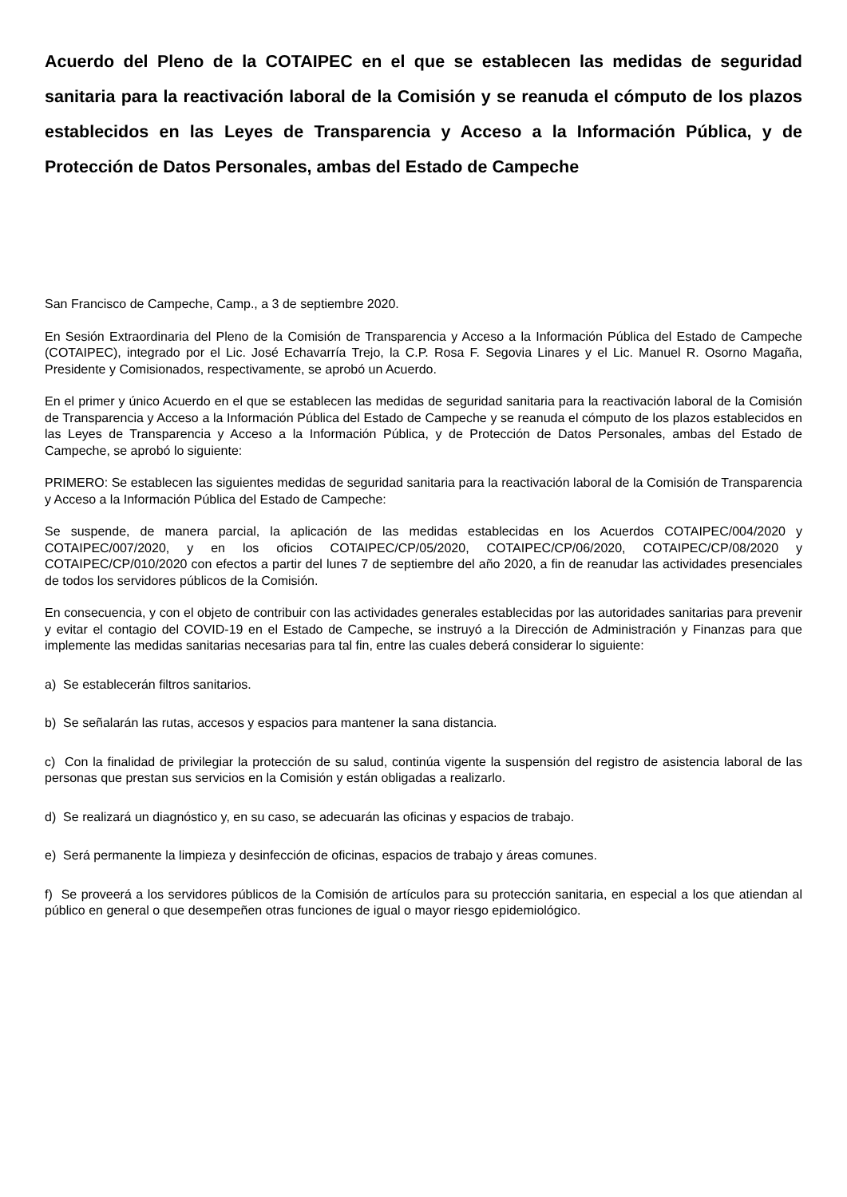Acuerdo del Pleno de la COTAIPEC en el que se establecen las medidas de seguridad sanitaria para la reactivación laboral de la Comisión y se reanuda el cómputo de los plazos establecidos en las Leyes de Transparencia y Acceso a la Información Pública, y de Protección de Datos Personales, ambas del Estado de Campeche
San Francisco de Campeche, Camp., a 3 de septiembre 2020.
En Sesión Extraordinaria del Pleno de la Comisión de Transparencia y Acceso a la Información Pública del Estado de Campeche (COTAIPEC), integrado por el Lic. José Echavarría Trejo, la C.P. Rosa F. Segovia Linares y el Lic. Manuel R. Osorno Magaña, Presidente y Comisionados, respectivamente, se aprobó un Acuerdo.
En el primer y único Acuerdo en el que se establecen las medidas de seguridad sanitaria para la reactivación laboral de la Comisión de Transparencia y Acceso a la Información Pública del Estado de Campeche y se reanuda el cómputo de los plazos establecidos en las Leyes de Transparencia y Acceso a la Información Pública, y de Protección de Datos Personales, ambas del Estado de Campeche, se aprobó lo siguiente:
PRIMERO: Se establecen las siguientes medidas de seguridad sanitaria para la reactivación laboral de la Comisión de Transparencia y Acceso a la Información Pública del Estado de Campeche:
Se suspende, de manera parcial, la aplicación de las medidas establecidas en los Acuerdos COTAIPEC/004/2020 y COTAIPEC/007/2020, y en los oficios COTAIPEC/CP/05/2020, COTAIPEC/CP/06/2020, COTAIPEC/CP/08/2020 y COTAIPEC/CP/010/2020 con efectos a partir del lunes 7 de septiembre del año 2020, a fin de reanudar las actividades presenciales de todos los servidores públicos de la Comisión.
En consecuencia, y con el objeto de contribuir con las actividades generales establecidas por las autoridades sanitarias para prevenir y evitar el contagio del COVID-19 en el Estado de Campeche, se instruyó a la Dirección de Administración y Finanzas para que implemente las medidas sanitarias necesarias para tal fin, entre las cuales deberá considerar lo siguiente:
a) Se establecerán filtros sanitarios.
b) Se señalarán las rutas, accesos y espacios para mantener la sana distancia.
c) Con la finalidad de privilegiar la protección de su salud, continúa vigente la suspensión del registro de asistencia laboral de las personas que prestan sus servicios en la Comisión y están obligadas a realizarlo.
d) Se realizará un diagnóstico y, en su caso, se adecuarán las oficinas y espacios de trabajo.
e) Será permanente la limpieza y desinfección de oficinas, espacios de trabajo y áreas comunes.
f) Se proveerá a los servidores públicos de la Comisión de artículos para su protección sanitaria, en especial a los que atiendan al público en general o que desempeñen otras funciones de igual o mayor riesgo epidemiológico.